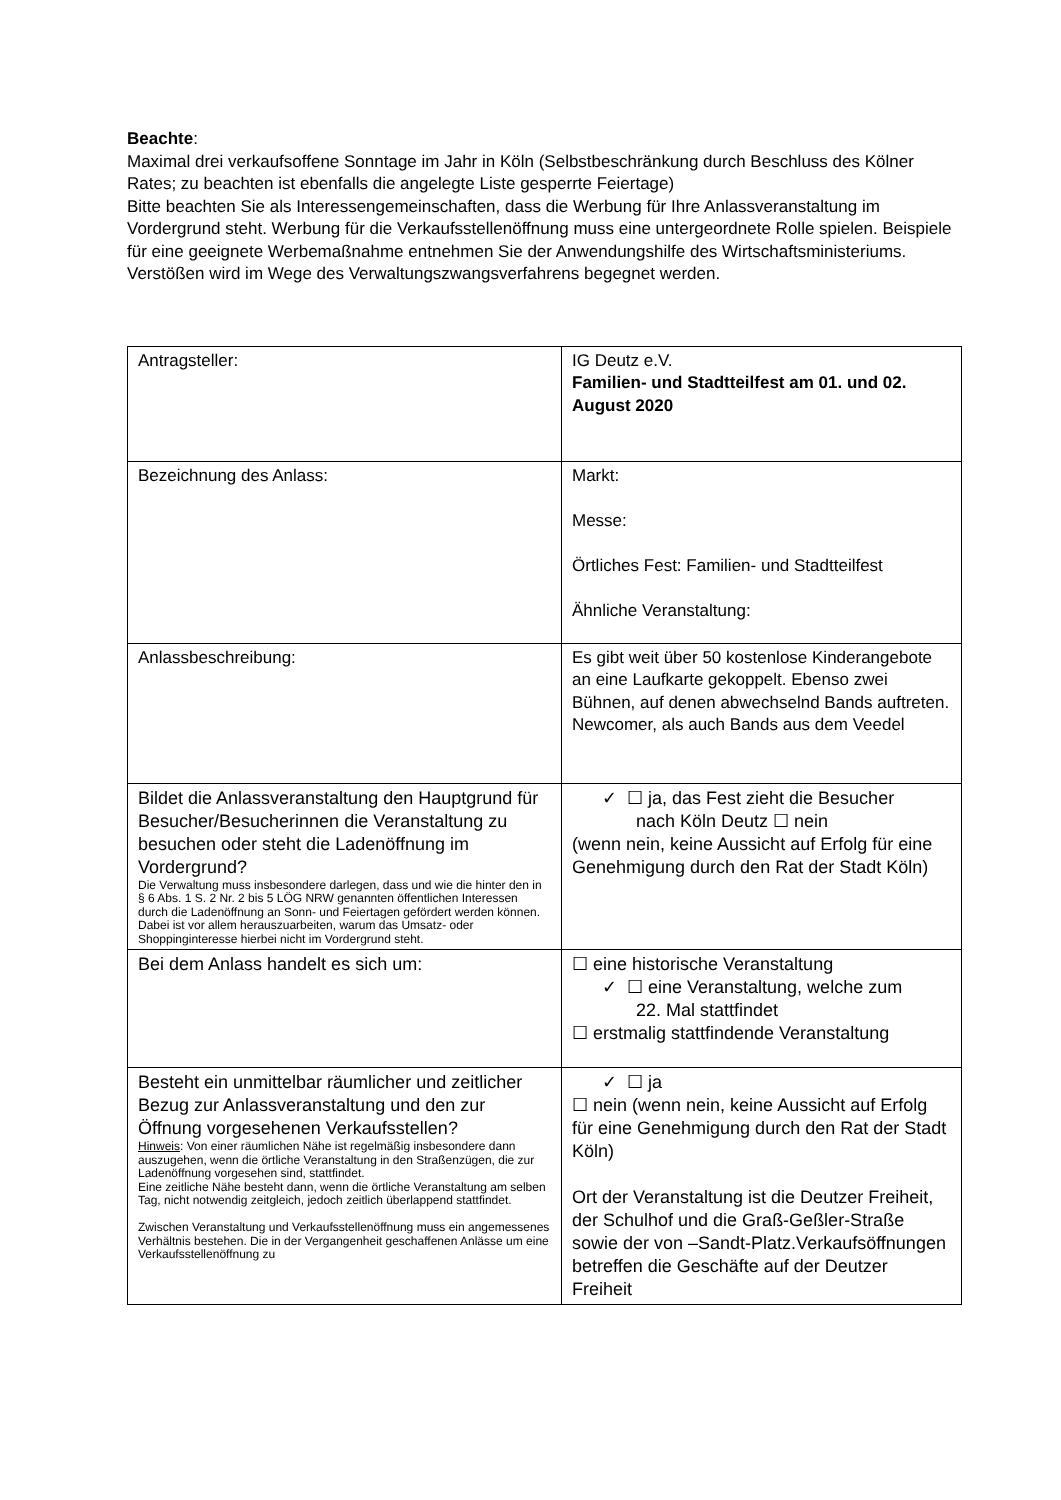Beachte:
Maximal drei verkaufsoffene Sonntage im Jahr in Köln (Selbstbeschränkung durch Beschluss des Kölner Rates; zu beachten ist ebenfalls die angelegte Liste gesperrte Feiertage)
Bitte beachten Sie als Interessengemeinschaften, dass die Werbung für Ihre Anlassveranstaltung im Vordergrund steht. Werbung für die Verkaufsstellenöffnung muss eine untergeordnete Rolle spielen. Beispiele für eine geeignete Werbemaßnahme entnehmen Sie der Anwendungshilfe des Wirtschaftsministeriums. Verstößen wird im Wege des Verwaltungszwangsverfahrens begegnet werden.
| Antragsteller: | IG Deutz e.V. Familien- und Stadtteilfest am 01. und 02. August 2020 |
| Bezeichnung des Anlass: | Markt: Messe: Örtliches Fest: Familien- und Stadtteilfest Ähnliche Veranstaltung: |
| Anlassbeschreibung: | Es gibt weit über 50 kostenlose Kinderangebote an eine Laufkarte gekoppelt. Ebenso zwei Bühnen, auf denen abwechselnd Bands auftreten. Newcomer, als auch Bands aus dem Veedel |
| Bildet die Anlassveranstaltung den Hauptgrund für Besucher/Besucherinnen die Veranstaltung zu besuchen oder steht die Ladenöffnung im Vordergrund? Die Verwaltung muss insbesondere darlegen, dass und wie die hinter den in § 6 Abs. 1 S. 2 Nr. 2 bis 5 LÖG NRW genannten öffentlichen Interessen durch die Ladenöffnung an Sonn- und Feiertagen gefördert werden können. Dabei ist vor allem herauszuarbeiten, warum das Umsatz- oder Shoppinginteresse hierbei nicht im Vordergrund steht. | ✓ ☐ ja, das Fest zieht die Besucher nach Köln Deutz ☐ nein (wenn nein, keine Aussicht auf Erfolg für eine Genehmigung durch den Rat der Stadt Köln) |
| Bei dem Anlass handelt es sich um: | ☐ eine historische Veranstaltung ✓ ☐ eine Veranstaltung, welche zum 22. Mal stattfindet ☐ erstmalig stattfindende Veranstaltung |
| Besteht ein unmittelbar räumlicher und zeitlicher Bezug zur Anlassveranstaltung und den zur Öffnung vorgesehenen Verkaufsstellen? Hinweis : Von einer räumlichen Nähe ist regelmäßig insbesondere dann auszugehen, wenn die örtliche Veranstaltung in den Straßenzügen, die zur Ladenöffnung vorgesehen sind, stattfindet. Eine zeitliche Nähe besteht dann, wenn die örtliche Veranstaltung am selben Tag, nicht notwendig zeitgleich, jedoch zeitlich überlappend stattfindet. Zwischen Veranstaltung und Verkaufsstellenöffnung muss ein angemessenes Verhältnis bestehen. Die in der Vergangenheit geschaffenen Anlässe um eine Verkaufsstellenöffnung zu | ✓ ☐ ja ☐ nein (wenn nein, keine Aussicht auf Erfolg für eine Genehmigung durch den Rat der Stadt Köln) Ort der Veranstaltung ist die Deutzer Freiheit, der Schulhof und die Graß-Geßler-Straße sowie der von –Sandt-Platz.Verkaufsöffnungen betreffen die Geschäfte auf der Deutzer Freiheit |